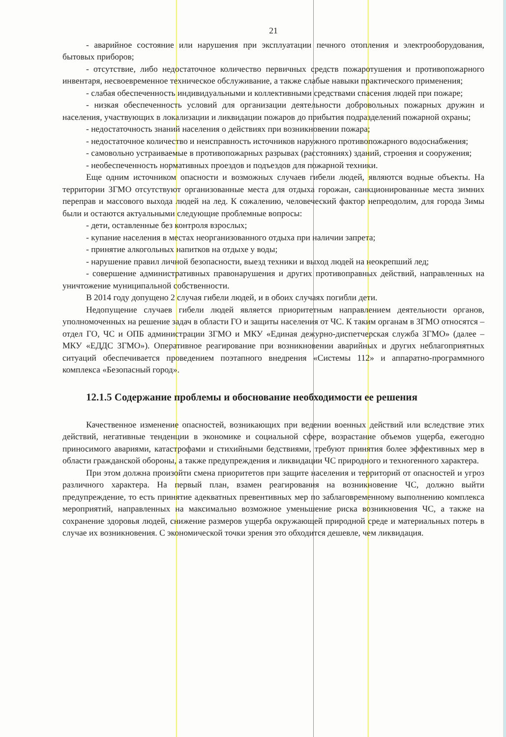21
- аварийное состояние или нарушения при эксплуатации печного отопления и электрооборудования, бытовых приборов;
- отсутствие, либо недостаточное количество первичных средств пожаротушения и противопожарного инвентаря, несвоевременное техническое обслуживание, а также слабые навыки практического применения;
- слабая обеспеченность индивидуальными и коллективными средствами спасения людей при пожаре;
- низкая обеспеченность условий для организации деятельности добровольных пожарных дружин и населения, участвующих в локализации и ликвидации пожаров до прибытия подразделений пожарной охраны;
- недостаточность знаний населения о действиях при возникновении пожара;
- недостаточное количество и неисправность источников наружного противопожарного водоснабжения;
- самовольно устраиваемые в противопожарных разрывах (расстояниях) зданий, строения и сооружения;
- необеспеченность нормативных проездов и подъездов для пожарной техники.
Еще одним источником опасности и возможных случаев гибели людей, являются водные объекты. На территории ЗГМО отсутствуют организованные места для отдыха горожан, санкционированные места зимних переправ и массового выхода людей на лед. К сожалению, человеческий фактор непреодолим, для города Зимы были и остаются актуальными следующие проблемные вопросы:
- дети, оставленные без контроля взрослых;
- купание населения в местах неорганизованного отдыха при наличии запрета;
- принятие алкогольных напитков на отдыхе у воды;
- нарушение правил личной безопасности, выезд техники и выход людей на неокрепший лед;
- совершение административных правонарушения и других противоправных действий, направленных на уничтожение муниципальной собственности.
В 2014 году допущено 2 случая гибели людей, и в обоих случаях погибли дети.
Недопущение случаев гибели людей является приоритетным направлением деятельности органов, уполномоченных на решение задач в области ГО и защиты населения от ЧС. К таким органам в ЗГМО относятся – отдел ГО, ЧС и ОПБ администрации ЗГМО и МКУ «Единая дежурно-диспетчерская служба ЗГМО» (далее – МКУ «ЕДДС ЗГМО»). Оперативное реагирование при возникновении аварийных и других неблагоприятных ситуаций обеспечивается проведением поэтапного внедрения «Системы 112» и аппаратно-программного комплекса «Безопасный город».
12.1.5 Содержание проблемы и обоснование необходимости ее решения
Качественное изменение опасностей, возникающих при ведении военных действий или вследствие этих действий, негативные тенденции в экономике и социальной сфере, возрастание объемов ущерба, ежегодно приносимого авариями, катастрофами и стихийными бедствиями, требуют принятия более эффективных мер в области гражданской обороны, а также предупреждения и ликвидации ЧС природного и техногенного характера.
При этом должна произойти смена приоритетов при защите населения и территорий от опасностей и угроз различного характера. На первый план, взамен реагирования на возникновение ЧС, должно выйти предупреждение, то есть принятие адекватных превентивных мер по заблаговременному выполнению комплекса мероприятий, направленных на максимально возможное уменьшение риска возникновения ЧС, а также на сохранение здоровья людей, снижение размеров ущерба окружающей природной среде и материальных потерь в случае их возникновения. С экономической точки зрения это обходится дешевле, чем ликвидация.